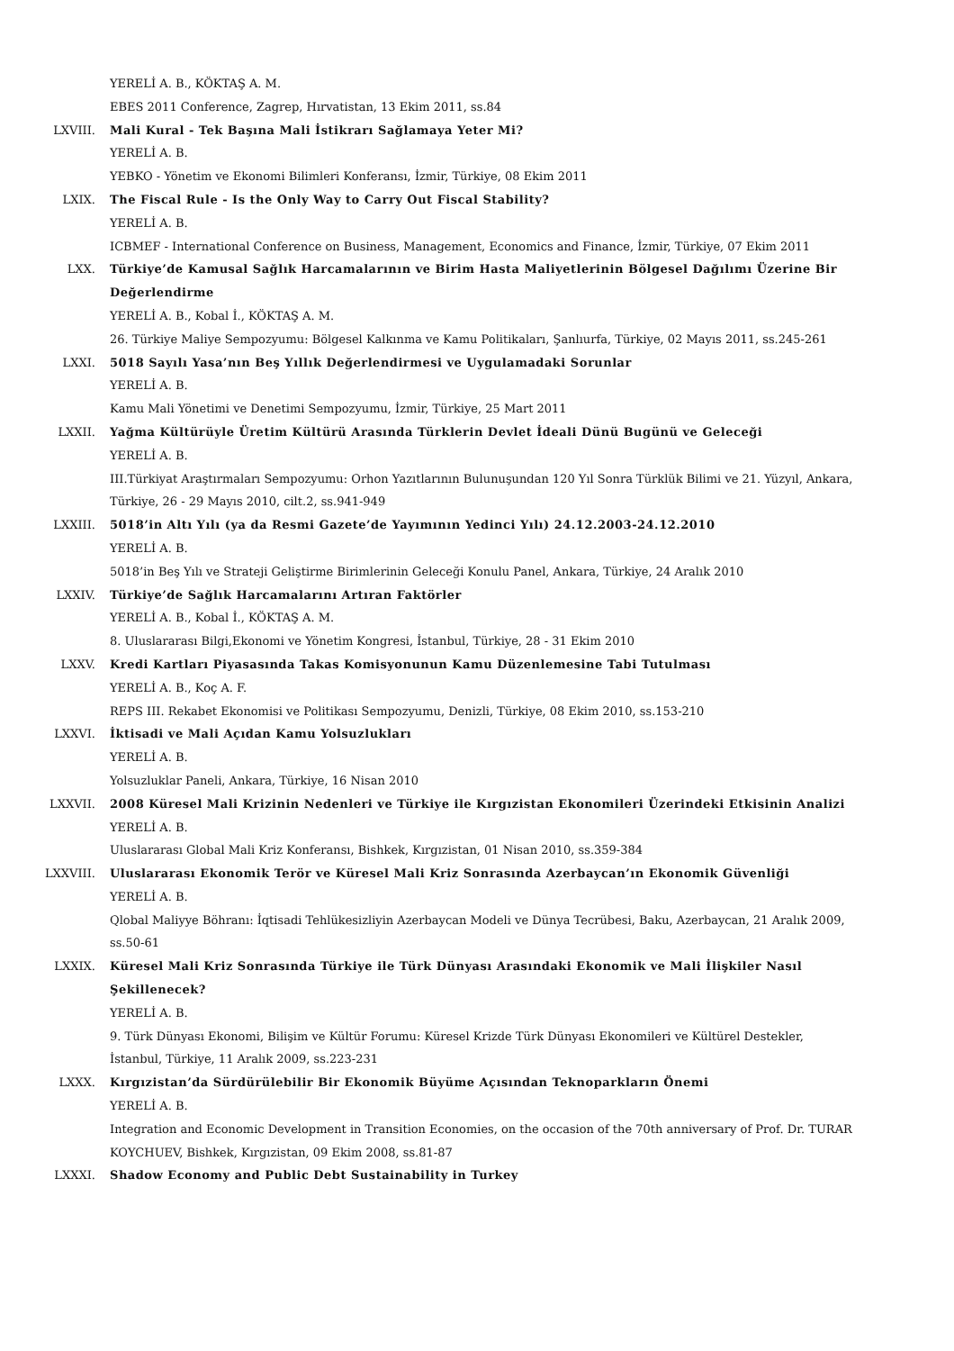YERELİ A. B., KÖKTAŞ A. M.
EBES 2011 Conference, Zagrep, Hırvatistan, 13 Ekim 2011, ss.84
LXVIII. Mali Kural - Tek Başına Mali İstikrarı Sağlamaya Yeter Mi?
YERELİ A. B.
YEBKO - Yönetim ve Ekonomi Bilimleri Konferansı, İzmir, Türkiye, 08 Ekim 2011
LXIX. The Fiscal Rule - Is the Only Way to Carry Out Fiscal Stability?
YERELİ A. B.
ICBMEF - International Conference on Business, Management, Economics and Finance, İzmir, Türkiye, 07 Ekim 2011
LXX. Türkiye’de Kamusal Sağlık Harcamalarının ve Birim Hasta Maliyetlerinin Bölgesel Dağılımı Üzerine Bir Değerlendirme
YERELİ A. B., Kobal İ., KÖKTAŞ A. M.
26. Türkiye Maliye Sempozyumu: Bölgesel Kalkınma ve Kamu Politikaları, Şanlıurfa, Türkiye, 02 Mayıs 2011, ss.245-261
LXXI. 5018 Sayılı Yasa’nın Beş Yıllık Değerlendirmesi ve Uygulamadaki Sorunlar
YERELİ A. B.
Kamu Mali Yönetimi ve Denetimi Sempozyumu, İzmir, Türkiye, 25 Mart 2011
LXXII. Yağma Kültürüyle Üretim Kültürü Arasında Türklerin Devlet İdeali Dünü Bugünü ve Geleceği
YERELİ A. B.
III.Türkiyat Araştırmaları Sempozyumu: Orhon Yazıtlarının Bulunuşundan 120 Yıl Sonra Türklük Bilimi ve 21. Yüzyıl, Ankara, Türkiye, 26 - 29 Mayıs 2010, cilt.2, ss.941-949
LXXIII. 5018’in Altı Yılı (ya da Resmi Gazete’de Yayımının Yedinci Yılı) 24.12.2003-24.12.2010
YERELİ A. B.
5018’in Beş Yılı ve Strateji Geliştirme Birimlerinin Geleceği Konulu Panel, Ankara, Türkiye, 24 Aralık 2010
LXXIV. Türkiye’de Sağlık Harcamalarını Artıran Faktörler
YERELİ A. B., Kobal İ., KÖKTAŞ A. M.
8. Uluslararası Bilgi,Ekonomi ve Yönetim Kongresi, İstanbul, Türkiye, 28 - 31 Ekim 2010
LXXV. Kredi Kartları Piyasasında Takas Komisyonunun Kamu Düzenlemesine Tabi Tutulması
YERELİ A. B., Koç A. F.
REPS III. Rekabet Ekonomisi ve Politikası Sempozyumu, Denizli, Türkiye, 08 Ekim 2010, ss.153-210
LXXVI. İktisadi ve Mali Açıdan Kamu Yolsuzlukları
YERELİ A. B.
Yolsuzluklar Paneli, Ankara, Türkiye, 16 Nisan 2010
LXXVII. 2008 Küresel Mali Krizinin Nedenleri ve Türkiye ile Kırgızistan Ekonomileri Üzerindeki Etkisinin Analizi
YERELİ A. B.
Uluslararası Global Mali Kriz Konferansı, Bishkek, Kırgızistan, 01 Nisan 2010, ss.359-384
LXXVIII. Uluslararası Ekonomik Terör ve Küresel Mali Kriz Sonrasında Azerbaycan’ın Ekonomik Güvenliği
YERELİ A. B.
Qlobal Maliyye Böhranı: İqtisadi Tehlükesizliyin Azerbaycan Modeli ve Dünya Tecrübesi, Baku, Azerbaycan, 21 Aralık 2009, ss.50-61
LXXIX. Küresel Mali Kriz Sonrasında Türkiye ile Türk Dünyası Arasındaki Ekonomik ve Mali İlişkiler Nasıl Şekillenecek?
YERELİ A. B.
9. Türk Dünyası Ekonomi, Bilişim ve Kültür Forumu: Küresel Krizde Türk Dünyası Ekonomileri ve Kültürel Destekler, İstanbul, Türkiye, 11 Aralık 2009, ss.223-231
LXXX. Kırgızistan’da Sürdürülebilir Bir Ekonomik Büyüme Açısından Teknoparkların Önemi
YERELİ A. B.
Integration and Economic Development in Transition Economies, on the occasion of the 70th anniversary of Prof. Dr. TURAR KOYCHUEV, Bishkek, Kırgızistan, 09 Ekim 2008, ss.81-87
LXXXI. Shadow Economy and Public Debt Sustainability in Turkey